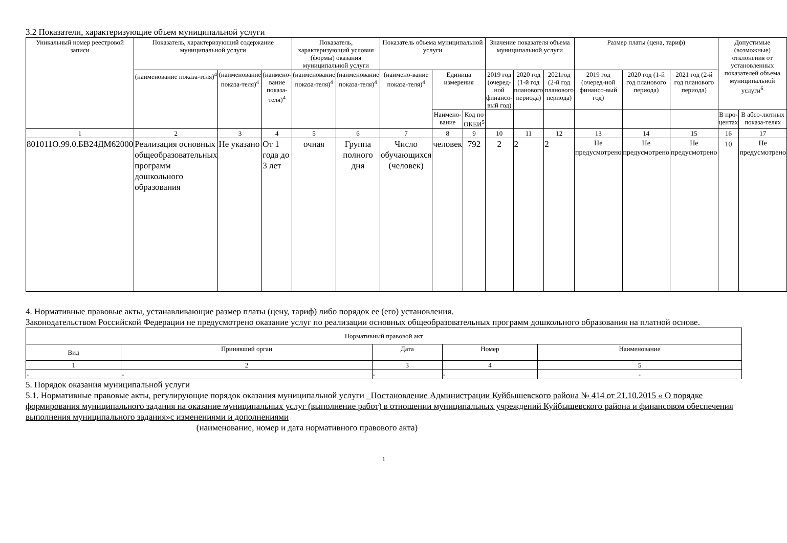3.2 Показатели, характеризующие объем муниципальной услуги
| Уникальный номер реестровой записи | Показатель, характеризующий содержание муниципальной услуги | | | Показатель, характеризующий условия (формы) оказания муниципальной услуги | | Показатель объема муниципальной услуги | | | Значение показателя объема муниципальной услуги | | | Размер платы (цена, тариф) | | | Допустимые (возможные) отклонения от установленных показателей объема муниципальной услуги<sup>6</sup> | |
| --- | --- | --- | --- | --- | --- | --- | --- | --- | --- | --- | --- | --- | --- | --- | --- | --- |
| | (наименование показа-теля)<sup>4</sup> | (наименование показа-теля)<sup>4</sup> | (наимено-вание показа-теля)<sup>4</sup> | (наименование показа-теля)<sup>4</sup> | (наименование показа-теля)<sup>4</sup> | (наимено-вание показа-теля)<sup>4</sup> | Единица измерения | | 2019 год (очеред-ной финансо-вый год) | 2020 год (1-й год планового периода) | 2021год (2-й год планового периода) | 2019 год (очеред-ной финансо-вый год) | 2020 год (1-й год планового периода) | 2021 год (2-й год планового периода) | | |
| | | | | | | | Наимено-вание | Код по ОКЕИ<sup>5</sup> | | | | | | | В про-центах | В абсо-лютных показа-телях |
| 1 | 2 | 3 | 4 | 5 | 6 | 7 | 8 | 9 | 10 | 11 | 12 | 13 | 14 | 15 | 16 | 17 |
| 801011О.99.0.БВ24ДМ62000 | Реализация основных общеобразовательных программ дошкольного образования | Не указано | От 1 года до 3 лет | очная | Группа полного дня | Число обучающихся (человек) | человек | 792 | 2 | 2 | 2 | Не предусмотрено | Не предусмотрено | Не предусмотрено | 10 | Не предусмотрено |
4. Нормативные правовые акты, устанавливающие размер платы (цену, тариф) либо порядок ее (его) установления.
Законодательством Российской Федерации не предусмотрено оказание услуг по реализации основных общеобразовательных программ дошкольного образования на платной основе.
| Нормативный правовой акт | | | | |
| --- | --- | --- | --- | --- |
| Вид | Принявший орган | Дата | Номер | Наименование |
| 1 | 2 | 3 | 4 | 5 |
| - | - | - | - | - |
5. Порядок оказания муниципальной услуги
5.1. Нормативные правовые акты, регулирующие порядок оказания муниципальной услуги _Постановление Администрации Куйбышевского района № 414 от 21.10.2015 « О порядке формирования муниципального задания на оказание муниципальных услуг (выполнение работ) в отношении муниципальных учреждений Куйбышевского района и финансовом обеспечения выполнения муниципального задания»с изменениями и дополнениями
(наименование, номер и дата нормативного правового акта)
1